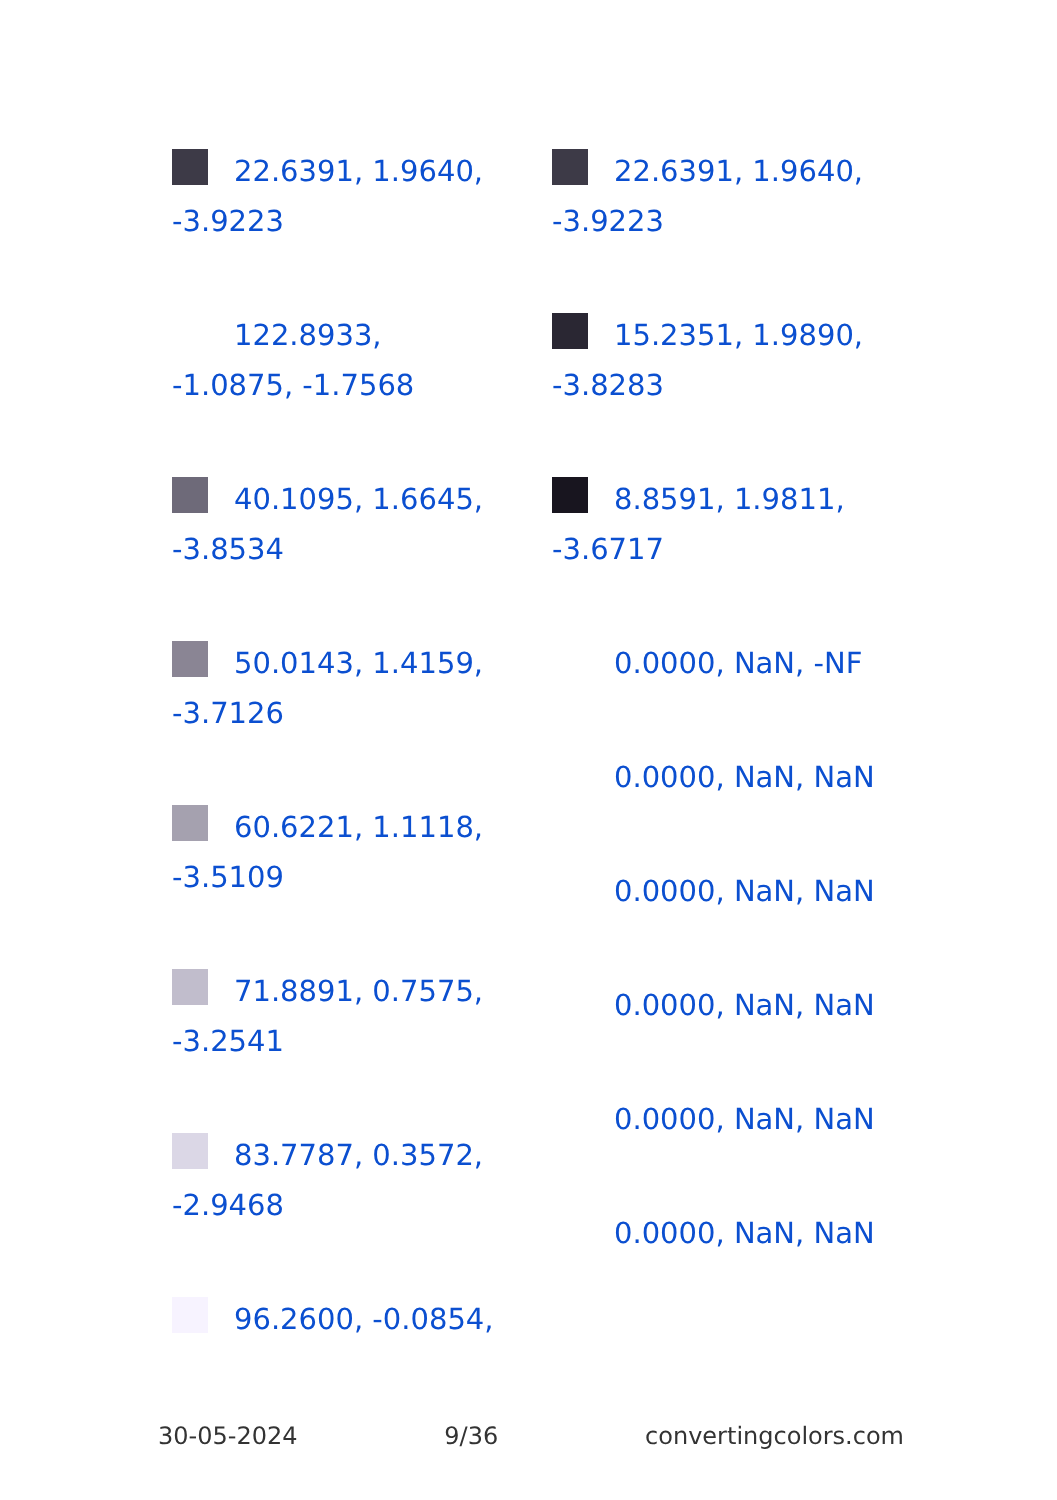22.6391, 1.9640, -3.9223
122.8933, -1.0875, -1.7568
40.1095, 1.6645, -3.8534
50.0143, 1.4159, -3.7126
60.6221, 1.1118, -3.5109
71.8891, 0.7575, -3.2541
83.7787, 0.3572, -2.9468
96.2600, -0.0854,
22.6391, 1.9640, -3.9223
15.2351, 1.9890, -3.8283
8.8591, 1.9811, -3.6717
0.0000, NaN, -NF
0.0000, NaN, NaN
0.0000, NaN, NaN
0.0000, NaN, NaN
0.0000, NaN, NaN
0.0000, NaN, NaN
30-05-2024 9/36 convertingcolors.com